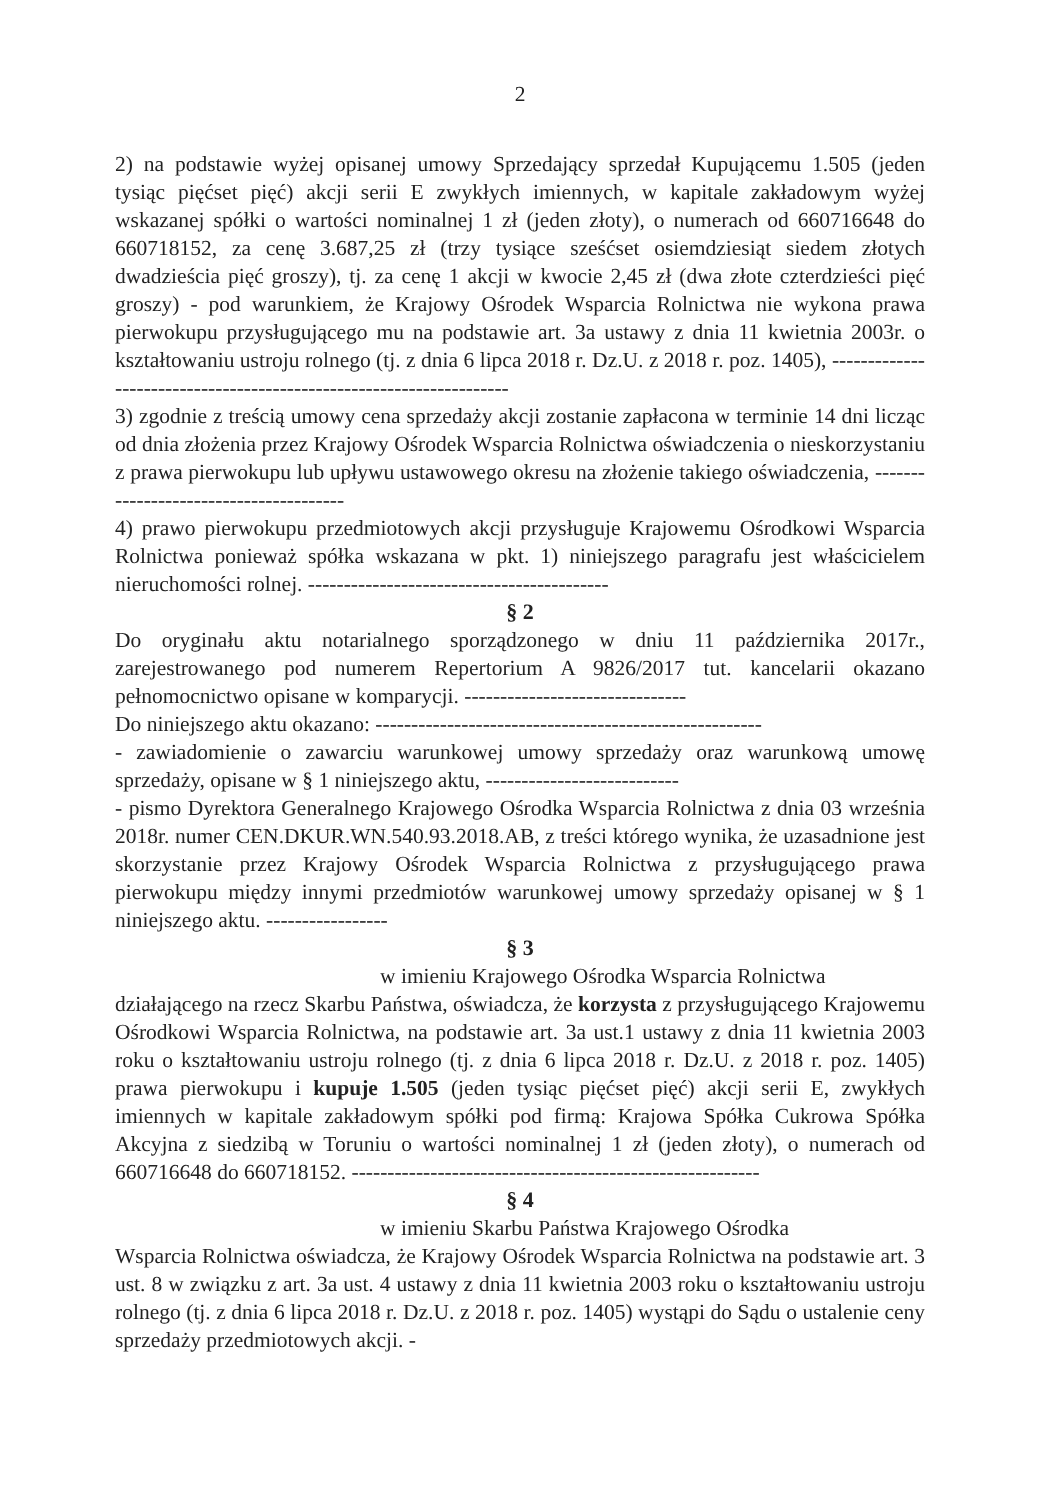2
2) na podstawie wyżej opisanej umowy Sprzedający sprzedał Kupującemu 1.505 (jeden tysiąc pięćset pięć) akcji serii E zwykłych imiennych, w kapitale zakładowym wyżej wskazanej spółki o wartości nominalnej 1 zł (jeden złoty), o numerach od 660716648 do 660718152, za cenę 3.687,25 zł (trzy tysiące sześćset osiemdziesiąt siedem złotych dwadzieścia pięć groszy), tj. za cenę 1 akcji w kwocie 2,45 zł (dwa złote czterdzieści pięć groszy) - pod warunkiem, że Krajowy Ośrodek Wsparcia Rolnictwa nie wykona prawa pierwokupu przysługującego mu na podstawie art. 3a ustawy z dnia 11 kwietnia 2003r. o kształtowaniu ustroju rolnego (tj. z dnia 6 lipca 2018 r. Dz.U. z 2018 r. poz. 1405), --------------------------------------------------------------------
3) zgodnie z treścią umowy cena sprzedaży akcji zostanie zapłacona w terminie 14 dni licząc od dnia złożenia przez Krajowy Ośrodek Wsparcia Rolnictwa oświadczenia o nieskorzystaniu z prawa pierwokupu lub upływu ustawowego okresu na złożenie takiego oświadczenia, ---------------------------------------
4) prawo pierwokupu przedmiotowych akcji przysługuje Krajowemu Ośrodkowi Wsparcia Rolnictwa ponieważ spółka wskazana w pkt. 1) niniejszego paragrafu jest właścicielem nieruchomości rolnej. ------------------------------------------
§ 2
Do oryginału aktu notarialnego sporządzonego w dniu 11 października 2017r., zarejestrowanego pod numerem Repertorium A 9826/2017 tut. kancelarii okazano pełnomocnictwo opisane w komparycji. -------------------------------
Do niniejszego aktu okazano: ------------------------------------------------------
- zawiadomienie o zawarciu warunkowej umowy sprzedaży oraz warunkową umowę sprzedaży, opisane w § 1 niniejszego aktu, ---------------------------
- pismo Dyrektora Generalnego Krajowego Ośrodka Wsparcia Rolnictwa z dnia 03 września 2018r. numer CEN.DKUR.WN.540.93.2018.AB, z treści którego wynika, że uzasadnione jest skorzystanie przez Krajowy Ośrodek Wsparcia Rolnictwa z przysługującego prawa pierwokupu między innymi przedmiotów warunkowej umowy sprzedaży opisanej w § 1 niniejszego aktu. -----------------
§ 3
w imieniu Krajowego Ośrodka Wsparcia Rolnictwa
działającego na rzecz Skarbu Państwa, oświadcza, że korzysta z przysługującego Krajowemu Ośrodkowi Wsparcia Rolnictwa, na podstawie art. 3a ust.1 ustawy z dnia 11 kwietnia 2003 roku o kształtowaniu ustroju rolnego (tj. z dnia 6 lipca 2018 r. Dz.U. z 2018 r. poz. 1405) prawa pierwokupu i kupuje 1.505 (jeden tysiąc pięćset pięć) akcji serii E, zwykłych imiennych w kapitale zakładowym spółki pod firmą: Krajowa Spółka Cukrowa Spółka Akcyjna z siedzibą w Toruniu o wartości nominalnej 1 zł (jeden złoty), o numerach od 660716648 do 660718152. ---------------------------------------------------------
§ 4
w imieniu Skarbu Państwa Krajowego Ośrodka
Wsparcia Rolnictwa oświadcza, że Krajowy Ośrodek Wsparcia Rolnictwa na podstawie art. 3 ust. 8 w związku z art. 3a ust. 4 ustawy z dnia 11 kwietnia 2003 roku o kształtowaniu ustroju rolnego (tj. z dnia 6 lipca 2018 r. Dz.U. z 2018 r. poz. 1405) wystąpi do Sądu o ustalenie ceny sprzedaży przedmiotowych akcji. -